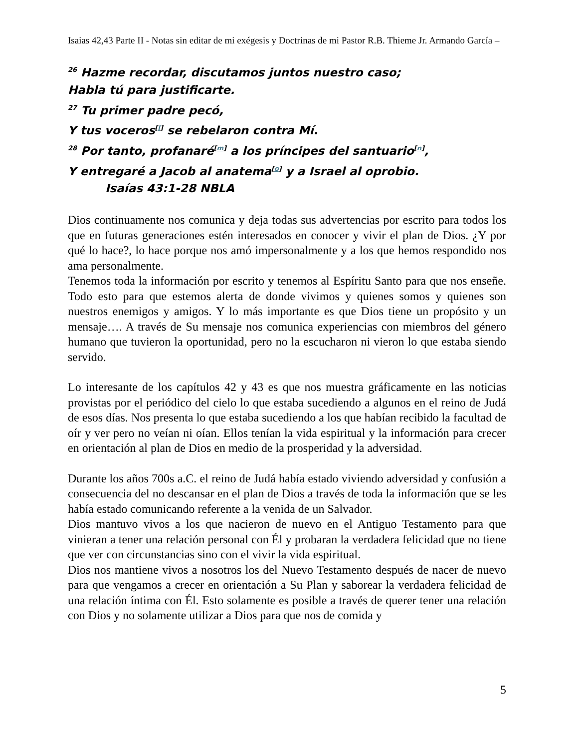Isaias 42,43 Parte II - Notas sin editar de mi exégesis y Doctrinas de mi Pastor R.B. Thieme Jr. Armando García –
<sup>26</sup> Hazme recordar, discutamos juntos nuestro caso;
Habla tú para justificarte.
<sup>27</sup> Tu primer padre pecó,
Y tus voceros<sup>[l]</sup> se rebelaron contra Mí.
<sup>28</sup> Por tanto, profanaré<sup>[m]</sup> a los príncipes del santuario<sup>[n]</sup>,
Y entregaré a Jacob al anatema<sup>[o]</sup> y a Israel al oprobio.
Isaías 43:1-28 NBLA
Dios continuamente nos comunica y deja todas sus advertencias por escrito para todos los que en futuras generaciones estén interesados en conocer y vivir el plan de Dios. ¿Y por qué lo hace?, lo hace porque nos amó impersonalmente y a los que hemos respondido nos ama personalmente.
Tenemos toda la información por escrito y tenemos al Espíritu Santo para que nos enseñe. Todo esto para que estemos alerta de donde vivimos y quienes somos y quienes son nuestros enemigos y amigos. Y lo más importante es que Dios tiene un propósito y un mensaje…. A través de Su mensaje nos comunica experiencias con miembros del género humano que tuvieron la oportunidad, pero no la escucharon ni vieron lo que estaba siendo servido.
Lo interesante de los capítulos 42 y 43 es que nos muestra gráficamente en las noticias provistas por el periódico del cielo lo que estaba sucediendo a algunos en el reino de Judá de esos días. Nos presenta lo que estaba sucediendo a los que habían recibido la facultad de oír y ver pero no veían ni oían. Ellos tenían la vida espiritual y la información para crecer en orientación al plan de Dios en medio de la prosperidad y la adversidad.
Durante los años 700s a.C. el reino de Judá había estado viviendo adversidad y confusión a consecuencia del no descansar en el plan de Dios a través de toda la información que se les había estado comunicando referente a la venida de un Salvador.
Dios mantuvo vivos a los que nacieron de nuevo en el Antiguo Testamento para que vinieran a tener una relación personal con Él y probaran la verdadera felicidad que no tiene que ver con circunstancias sino con el vivir la vida espiritual.
Dios nos mantiene vivos a nosotros los del Nuevo Testamento después de nacer de nuevo para que vengamos a crecer en orientación a Su Plan y saborear la verdadera felicidad de una relación íntima con Él. Esto solamente es posible a través de querer tener una relación con Dios y no solamente utilizar a Dios para que nos de comida y
5